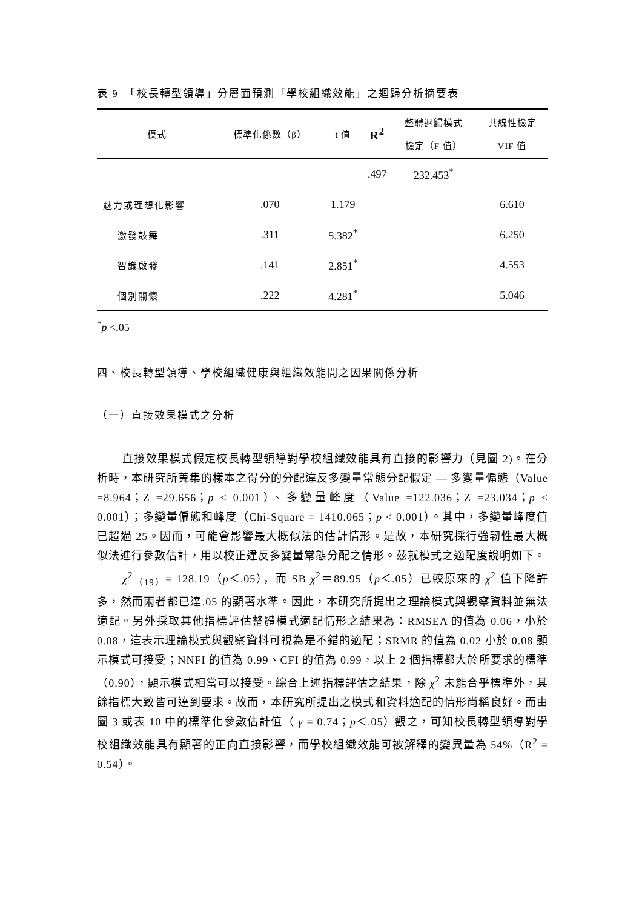表 9　「校長轉型領導」分層面預測「學校組織效能」之迴歸分析摘要表
| 模式 | 標準化係數（β） | t 值 | R<sup>2</sup> | 整體迴歸模式 檢定（F 值） | 共線性檢定 VIF 值 |
| --- | --- | --- | --- | --- | --- |
| | | | .497 | 232.453<sup>*</sup> | |
| 魅力或理想化影響 | .070 | 1.179 | | | 6.610 |
| 激發鼓舞 | .311 | 5.382<sup>*</sup> | | | 6.250 |
| 智識啟發 | .141 | 2.851<sup>*</sup> | | | 4.553 |
| 個別關懷 | .222 | 4.281<sup>*</sup> | | | 5.046 |
<sup>*</sup> p <.05
四、校長轉型領導、學校組織健康與組織效能間之因果關係分析
（一）直接效果模式之分析
直接效果模式假定校長轉型領導對學校組織效能具有直接的影響力（見圖 2)。在分析時，本研究所蒐集的樣本之得分的分配違反多變量常態分配假定 — 多變量偏態（Value =8.964；Z =29.656；p < 0.001）、多變量峰度（Value =122.036；Z =23.034；p < 0.001）；多變量偏態和峰度（Chi-Square = 1410.065；p < 0.001）。其中，多變量峰度值已超過 25。因而，可能會影響最大概似法的估計情形。是故，本研究採行強韌性最大概似法進行參數估計，用以校正違反多變量常態分配之情形。茲就模式之適配度說明如下。
χ<sup>2</sup><sub>（19）</sub>= 128.19（p＜.05），而 SB χ<sup>2</sup>＝89.95（p＜.05）已較原來的 χ<sup>2</sup> 值下降許多，然而兩者都已達.05 的顯著水準。因此，本研究所提出之理論模式與觀察資料並無法適配。另外採取其他指標評估整體模式適配情形之結果為：RMSEA 的值為 0.06，小於 0.08，這表示理論模式與觀察資料可視為是不錯的適配；SRMR 的值為 0.02 小於 0.08 顯示模式可接受；NNFI 的值為 0.99、CFI 的值為 0.99，以上 2 個指標都大於所要求的標準（0.90），顯示模式相當可以接受。綜合上述指標評估之結果，除 χ<sup>2</sup> 未能合乎標準外，其餘指標大致皆可達到要求。故而，本研究所提出之模式和資料適配的情形尚稱良好。而由圖 3 或表 10 中的標準化參數估計值（ γ = 0.74；p＜.05）觀之，可知校長轉型領導對學校組織效能具有顯著的正向直接影響，而學校組織效能可被解釋的變異量為 54%（R<sup>2</sup> = 0.54）。